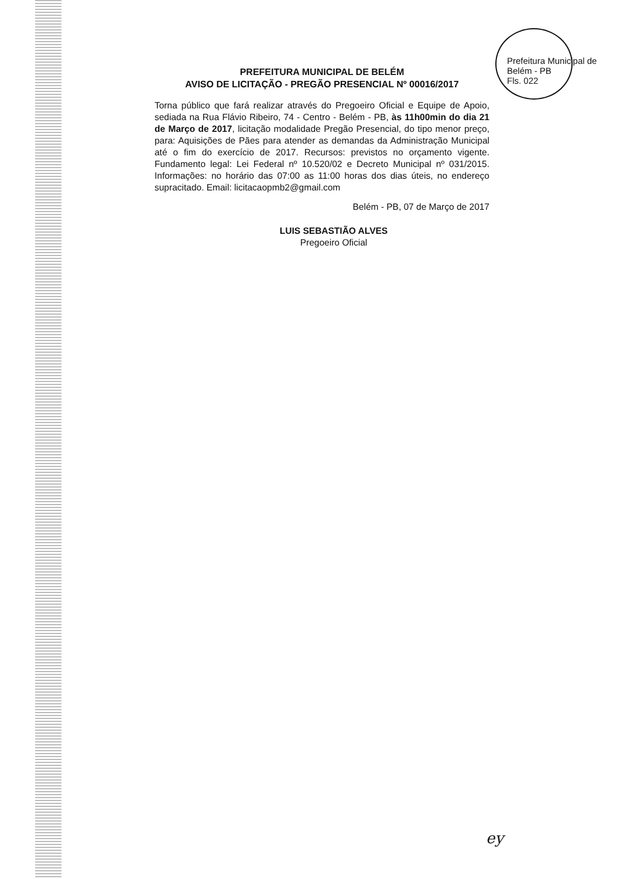Prefeitura Municipal de Belém - PB
Fls. 022
PREFEITURA MUNICIPAL DE BELÉM
AVISO DE LICITAÇÃO - PREGÃO PRESENCIAL Nº 00016/2017
Torna público que fará realizar através do Pregoeiro Oficial e Equipe de Apoio, sediada na Rua Flávio Ribeiro, 74 - Centro - Belém - PB, às 11h00min do dia 21 de Março de 2017, licitação modalidade Pregão Presencial, do tipo menor preço, para: Aquisições de Pães para atender as demandas da Administração Municipal até o fim do exercício de 2017. Recursos: previstos no orçamento vigente. Fundamento legal: Lei Federal nº 10.520/02 e Decreto Municipal nº 031/2015. Informações: no horário das 07:00 as 11:00 horas dos dias úteis, no endereço supracitado. Email: licitacaopmb2@gmail.com
Belém - PB, 07 de Março de 2017
LUIS SEBASTIÃO ALVES
Pregoeiro Oficial
ey